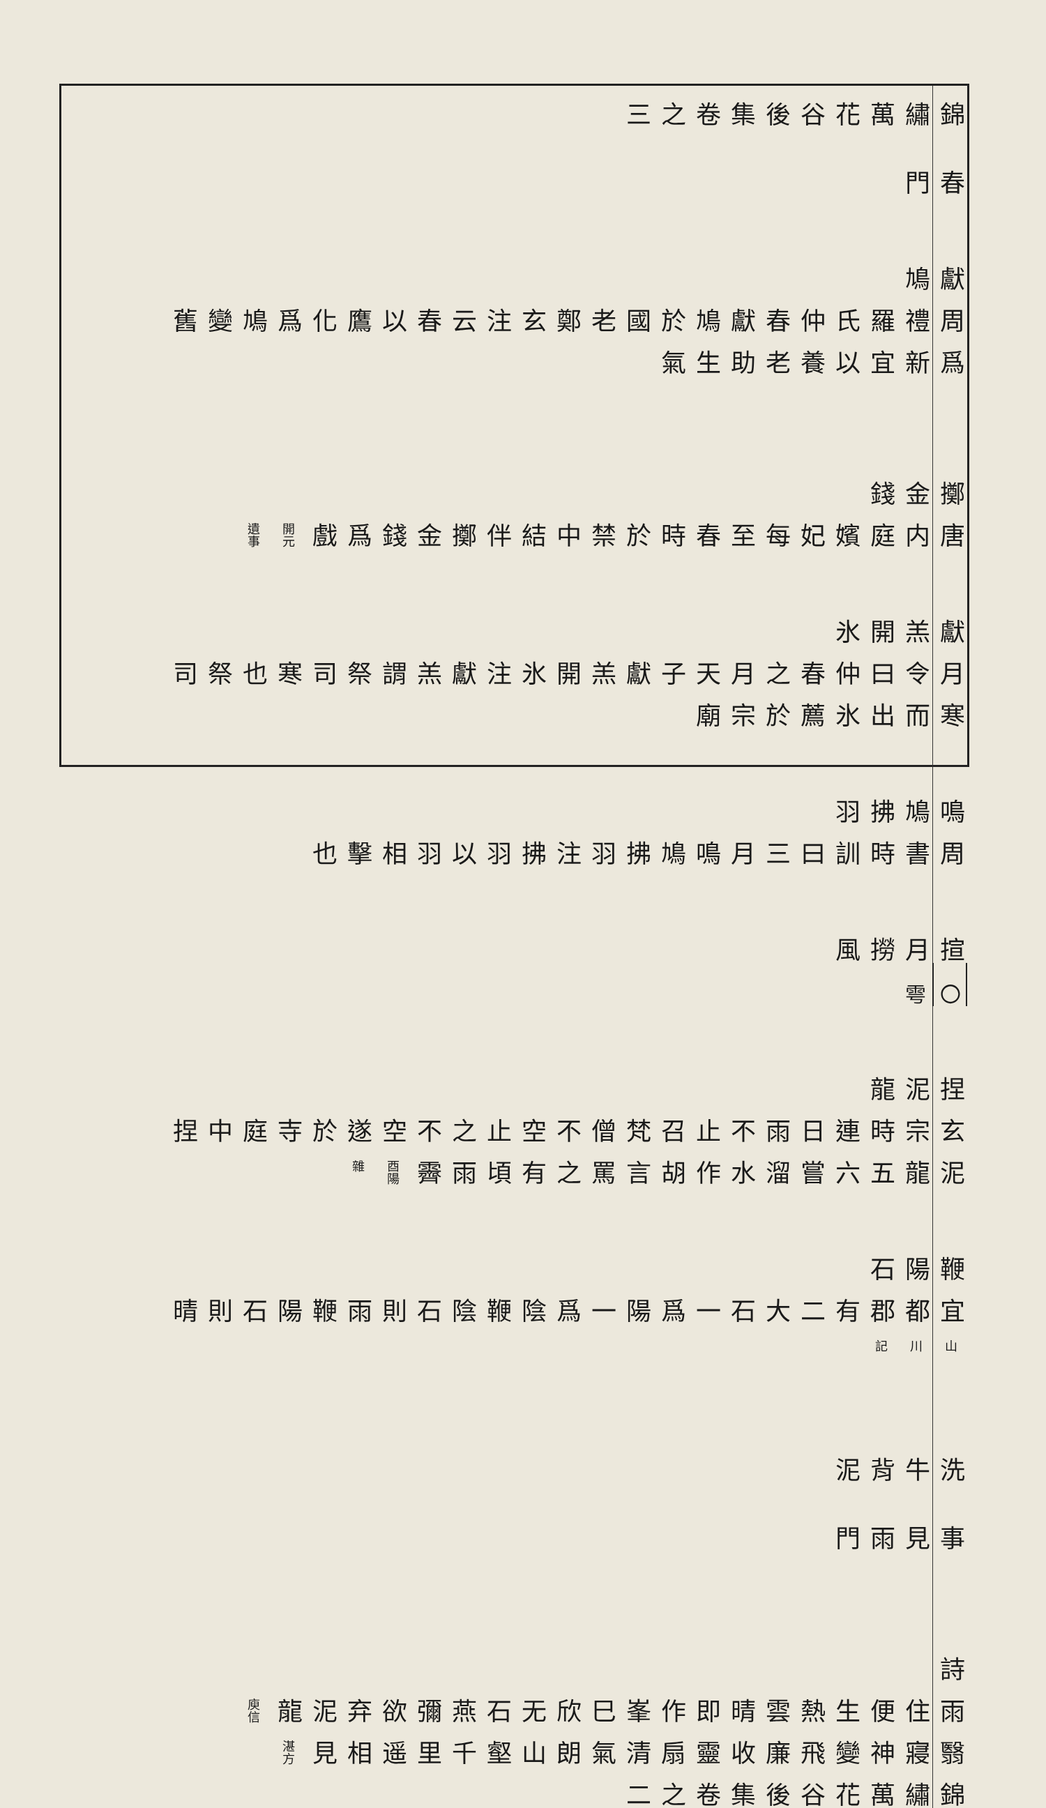錦繡萬花谷後集卷之三
春門
獻鳩
周禮羅氏仲春獻鳩於國老鄭玄注云春以鷹化爲鳩變舊
爲新宜以養老助生氣
擲金錢
唐内庭嬪妃每至春時於禁中結伴擲金錢爲戲 開元遺事
獻羔開氷
月令曰仲春之月天子獻羔開氷注獻羔謂祭司寒也祭司
寒而出氷薦於宗廟
鳴鳩拂羽
周書時訓曰三月鳴鳩拂羽注拂羽以羽相擊也
揎月撈風
〇雩
捏泥龍
玄宗時連日雨不止召梵僧不空止之不空遂於寺庭中捏
泥龍五六嘗溜水作胡言罵之有頃雨霽 酉陽雜
鞭陽石
宜都郡有二大石一爲陽一爲陰鞭陰石則雨鞭陽石則晴
山川記
洗牛背泥
事見雨門
詩
雨住便生熱雲晴即作峯巳欣无石燕彌欲弃泥龍 庾信
翳寢神變飛廉收靈扇清氣朗山壑千里遥相見 湛方
錦繡萬花谷後集卷之二